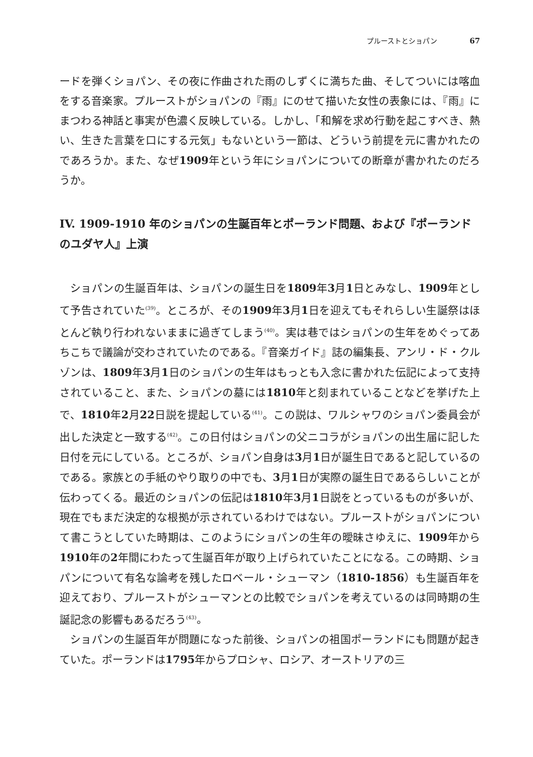プルーストとショパン 67
ードを弾くショパン、その夜に作曲された雨のしずくに満ちた曲、そしてついには喀血をする音楽家。プルーストがショパンの『雨』にのせて描いた女性の表象には、『雨』にまつわる神話と事実が色濃く反映している。しかし、「和解を求め行動を起こすべき、熱い、生きた言葉を口にする元気」もないという一節は、どういう前提を元に書かれたのであろうか。また、なぜ1909年という年にショパンについての断章が書かれたのだろうか。
IV. 1909-1910 年のショパンの生誕百年とポーランド問題、および『ポーランドのユダヤ人』上演
ショパンの生誕百年は、ショパンの誕生日を1809年3月1日とみなし、1909年として予告されていた<sup>(39)</sup>。ところが、その1909年3月1日を迎えてもそれらしい生誕祭はほとんど執り行われないままに過ぎてしまう<sup>(40)</sup>。実は巷ではショパンの生年をめぐってあちこちで議論が交わされていたのである。『音楽ガイド』誌の編集長、アンリ・ド・クルゾンは、1809年3月1日のショパンの生年はもっとも入念に書かれた伝記によって支持されていること、また、ショパンの墓には1810年と刻まれていることなどを挙げた上で、1810年2月22日説を提起している<sup>(41)</sup>。この説は、ワルシャワのショパン委員会が出した決定と一致する<sup>(42)</sup>。この日付はショパンの父ニコラがショパンの出生届に記した日付を元にしている。ところが、ショパン自身は3月1日が誕生日であると記しているのである。家族との手紙のやり取りの中でも、3月1日が実際の誕生日であるらしいことが伝わってくる。最近のショパンの伝記は1810年3月1日説をとっているものが多いが、現在でもまだ決定的な根拠が示されているわけではない。プルーストがショパンについて書こうとしていた時期は、このようにショパンの生年の曖昧さゆえに、1909年から1910年の2年間にわたって生誕百年が取り上げられていたことになる。この時期、ショパンについて有名な論考を残したロベール・シューマン（1810-1856）も生誕百年を迎えており、プルーストがシューマンとの比較でショパンを考えているのは同時期の生誕記念の影響もあるだろう<sup>(43)</sup>。
ショパンの生誕百年が問題になった前後、ショパンの祖国ポーランドにも問題が起きていた。ポーランドは1795年からプロシャ、ロシア、オーストリアの三